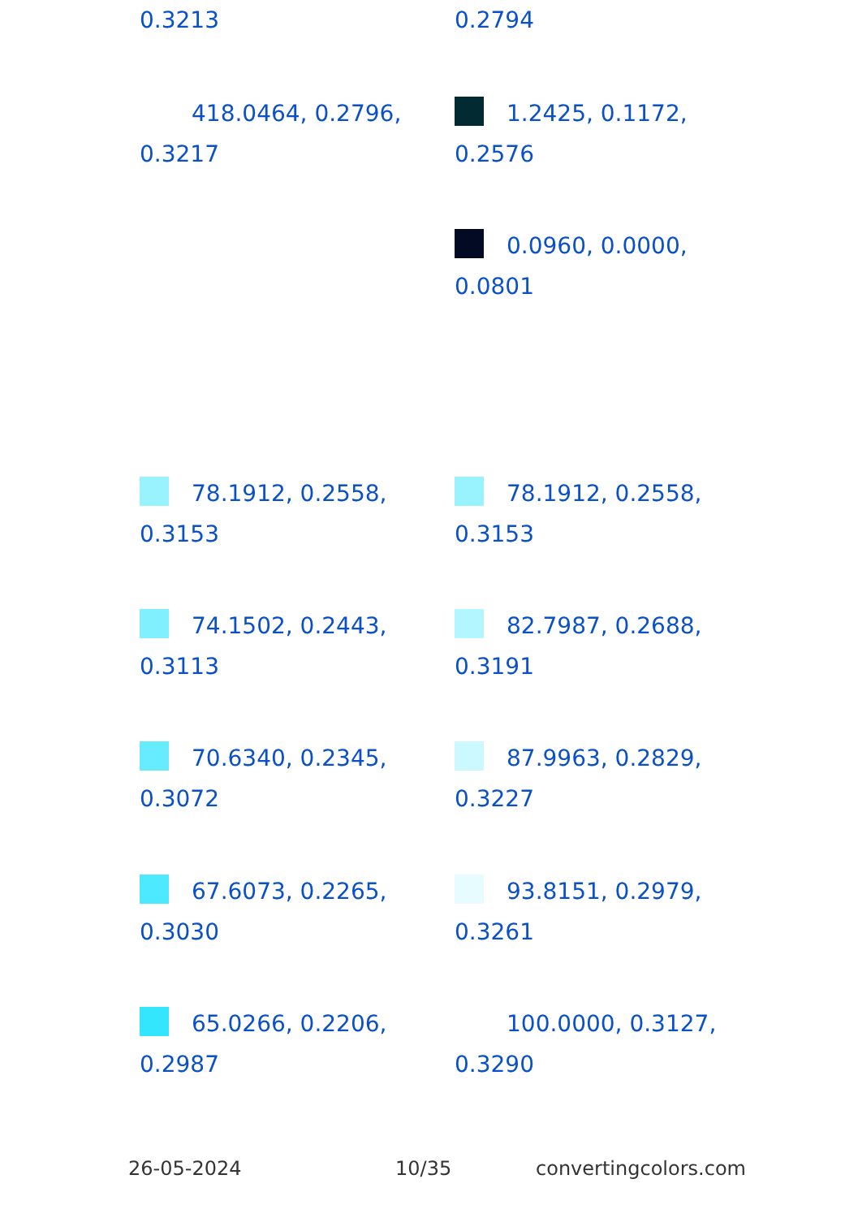0.3213 0.2794
418.0464, 0.2796, 0.3217
1.2425, 0.1172, 0.2576
0.0960, 0.0000, 0.0801
78.1912, 0.2558, 0.3153
78.1912, 0.2558, 0.3153
74.1502, 0.2443, 0.3113
82.7987, 0.2688, 0.3191
70.6340, 0.2345, 0.3072
87.9963, 0.2829, 0.3227
67.6073, 0.2265, 0.3030
93.8151, 0.2979, 0.3261
65.0266, 0.2206, 0.2987
100.0000, 0.3127, 0.3290
26-05-2024 10/35 convertingcolors.com